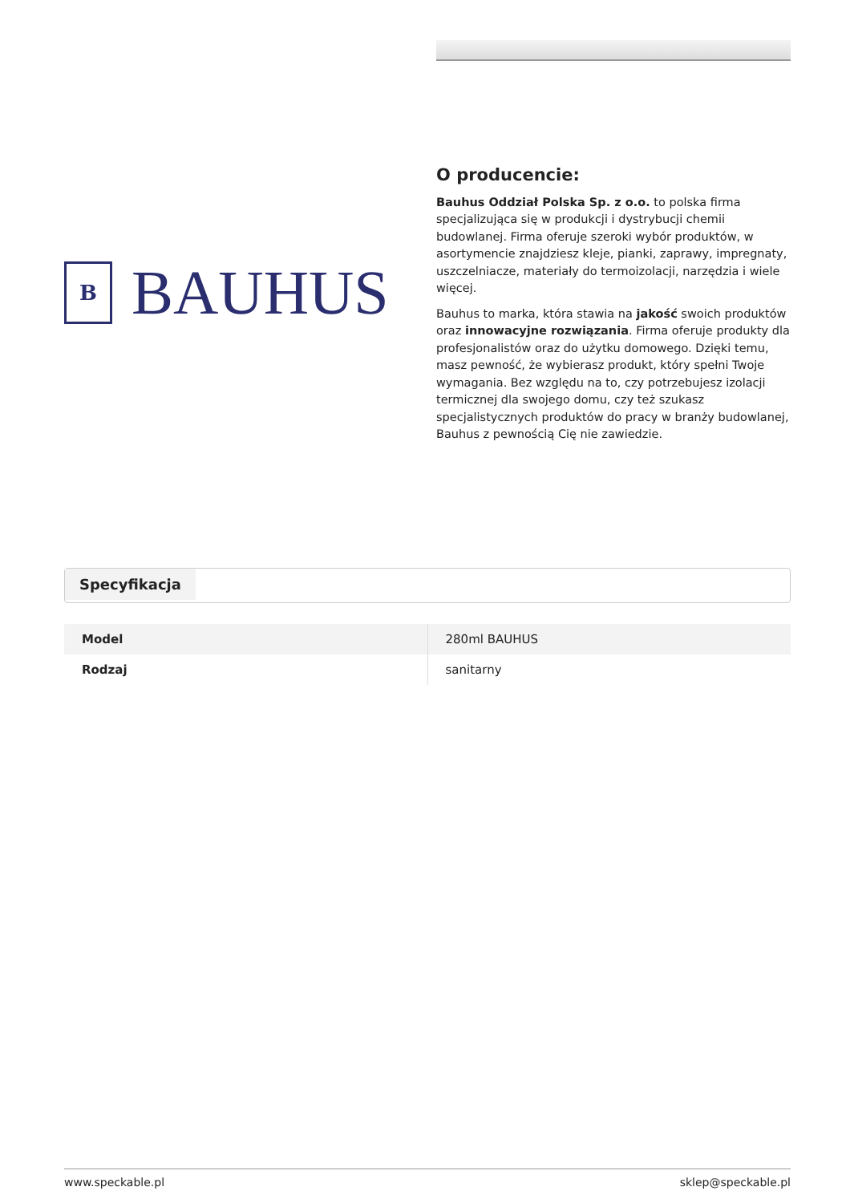B
BAUHUS
O producencie:
Bauhus Oddział Polska Sp. z o.o. to polska firma specjalizująca się w produkcji i dystrybucji chemii budowlanej. Firma oferuje szeroki wybór produktów, w asortymencie znajdziesz kleje, pianki, zaprawy, impregnaty, uszczelniacze, materiały do termoizolacji, narzędzia i wiele więcej.
Bauhus to marka, która stawia na jakość swoich produktów oraz innowacyjne rozwiązania. Firma oferuje produkty dla profesjonalistów oraz do użytku domowego. Dzięki temu, masz pewność, że wybierasz produkt, który spełni Twoje wymagania. Bez względu na to, czy potrzebujesz izolacji termicznej dla swojego domu, czy też szukasz specjalistycznych produktów do pracy w branży budowlanej, Bauhus z pewnością Cię nie zawiedzie.
Specyfikacja
| Model | 280ml BAUHUS |
| Rodzaj | sanitarny |
www.speckable.pl sklep@speckable.pl